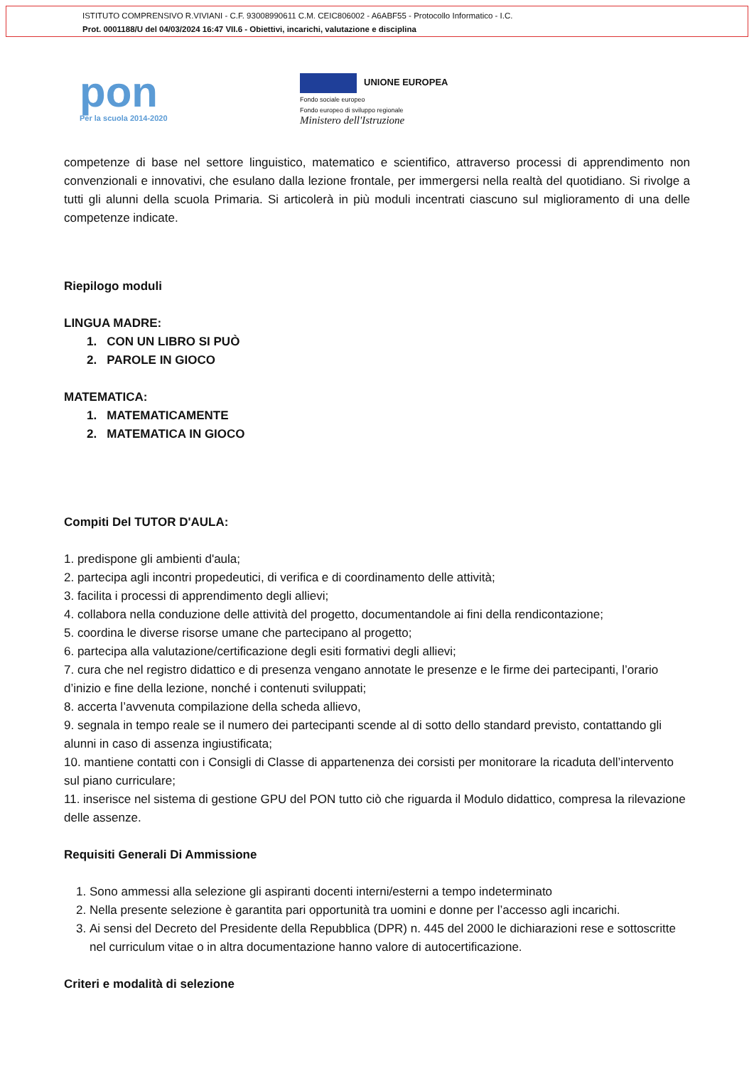ISTITUTO COMPRENSIVO R.VIVIANI - C.F. 93008990611 C.M. CEIC806002 - A6ABF55 - Protocollo Informatico - I.C.
Prot. 0001188/U del 04/03/2024 16:47 VII.6 - Obiettivi, incarichi, valutazione e disciplina
pon
Per la scuola 2014-2020
UNIONE EUROPEA
Fondo sociale europeo
Fondo europeo di sviluppo regionale
Ministero dell'Istruzione
competenze di base nel settore linguistico, matematico e scientifico, attraverso processi di apprendimento non convenzionali e innovativi, che esulano dalla lezione frontale, per immergersi nella realtà del quotidiano. Si rivolge a tutti gli alunni della scuola Primaria. Si articolerà in più moduli incentrati ciascuno sul miglioramento di una delle competenze indicate.
Riepilogo moduli
LINGUA MADRE:
1. CON UN LIBRO SI PUÒ
2. PAROLE IN GIOCO
MATEMATICA:
1. MATEMATICAMENTE
2. MATEMATICA IN GIOCO
Compiti Del TUTOR D'AULA:
1. predispone gli ambienti d'aula;
2. partecipa agli incontri propedeutici, di verifica e di coordinamento delle attività;
3. facilita i processi di apprendimento degli allievi;
4. collabora nella conduzione delle attività del progetto, documentandole ai fini della rendicontazione;
5. coordina le diverse risorse umane che partecipano al progetto;
6. partecipa alla valutazione/certificazione degli esiti formativi degli allievi;
7. cura che nel registro didattico e di presenza vengano annotate le presenze e le firme dei partecipanti, l’orario d’inizio e fine della lezione, nonché i contenuti sviluppati;
8. accerta l’avvenuta compilazione della scheda allievo,
9. segnala in tempo reale se il numero dei partecipanti scende al di sotto dello standard previsto, contattando gli alunni in caso di assenza ingiustificata;
10. mantiene contatti con i Consigli di Classe di appartenenza dei corsisti per monitorare la ricaduta dell’intervento sul piano curriculare;
11. inserisce nel sistema di gestione GPU del PON tutto ciò che riguarda il Modulo didattico, compresa la rilevazione delle assenze.
Requisiti Generali Di Ammissione
1. Sono ammessi alla selezione gli aspiranti docenti interni/esterni a tempo indeterminato
2. Nella presente selezione è garantita pari opportunità tra uomini e donne per l’accesso agli incarichi.
3. Ai sensi del Decreto del Presidente della Repubblica (DPR) n. 445 del 2000 le dichiarazioni rese e sottoscritte nel curriculum vitae o in altra documentazione hanno valore di autocertificazione.
Criteri e modalità di selezione